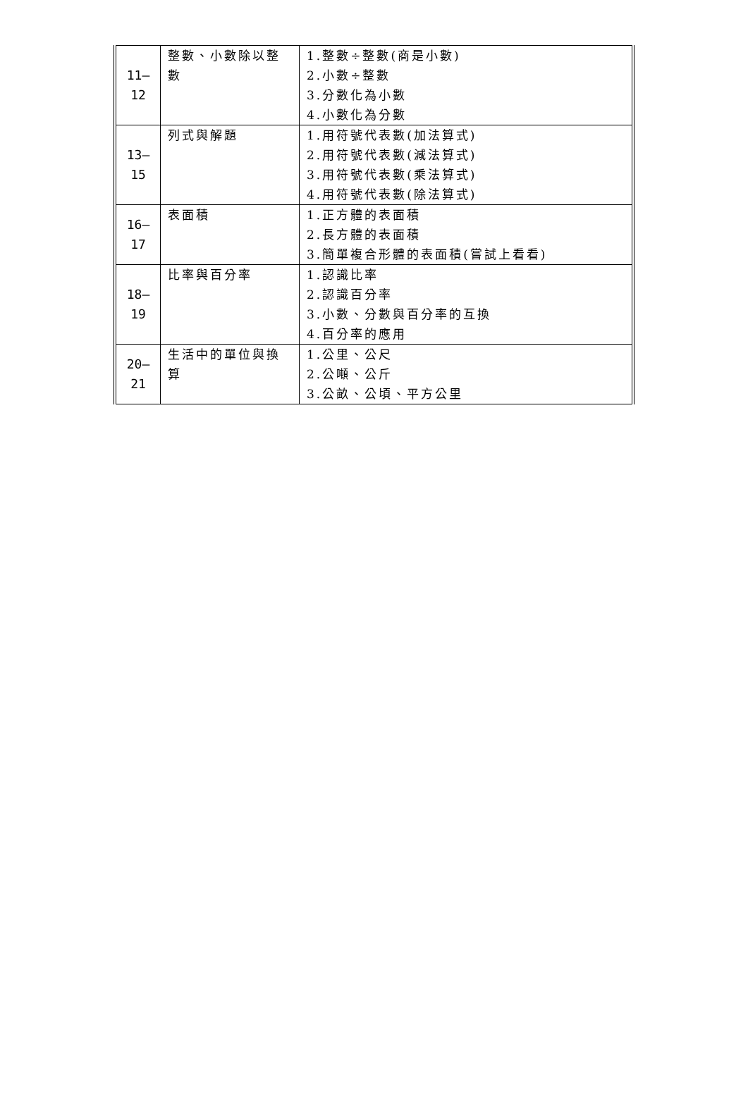| 11– 12 | 整數、小數除以整數 | 1.整數÷整數(商是小數) 2.小數÷整數 3.分數化為小數 4.小數化為分數 |
| 13– 15 | 列式與解題 | 1.用符號代表數(加法算式) 2.用符號代表數(減法算式) 3.用符號代表數(乘法算式) 4.用符號代表數(除法算式) |
| 16– 17 | 表面積 | 1.正方體的表面積 2.長方體的表面積 3.簡單複合形體的表面積(嘗試上看看) |
| 18– 19 | 比率與百分率 | 1.認識比率 2.認識百分率 3.小數、分數與百分率的互換 4.百分率的應用 |
| 20– 21 | 生活中的單位與換算 | 1.公里、公尺 2.公噸、公斤 3.公畝、公頃、平方公里 |